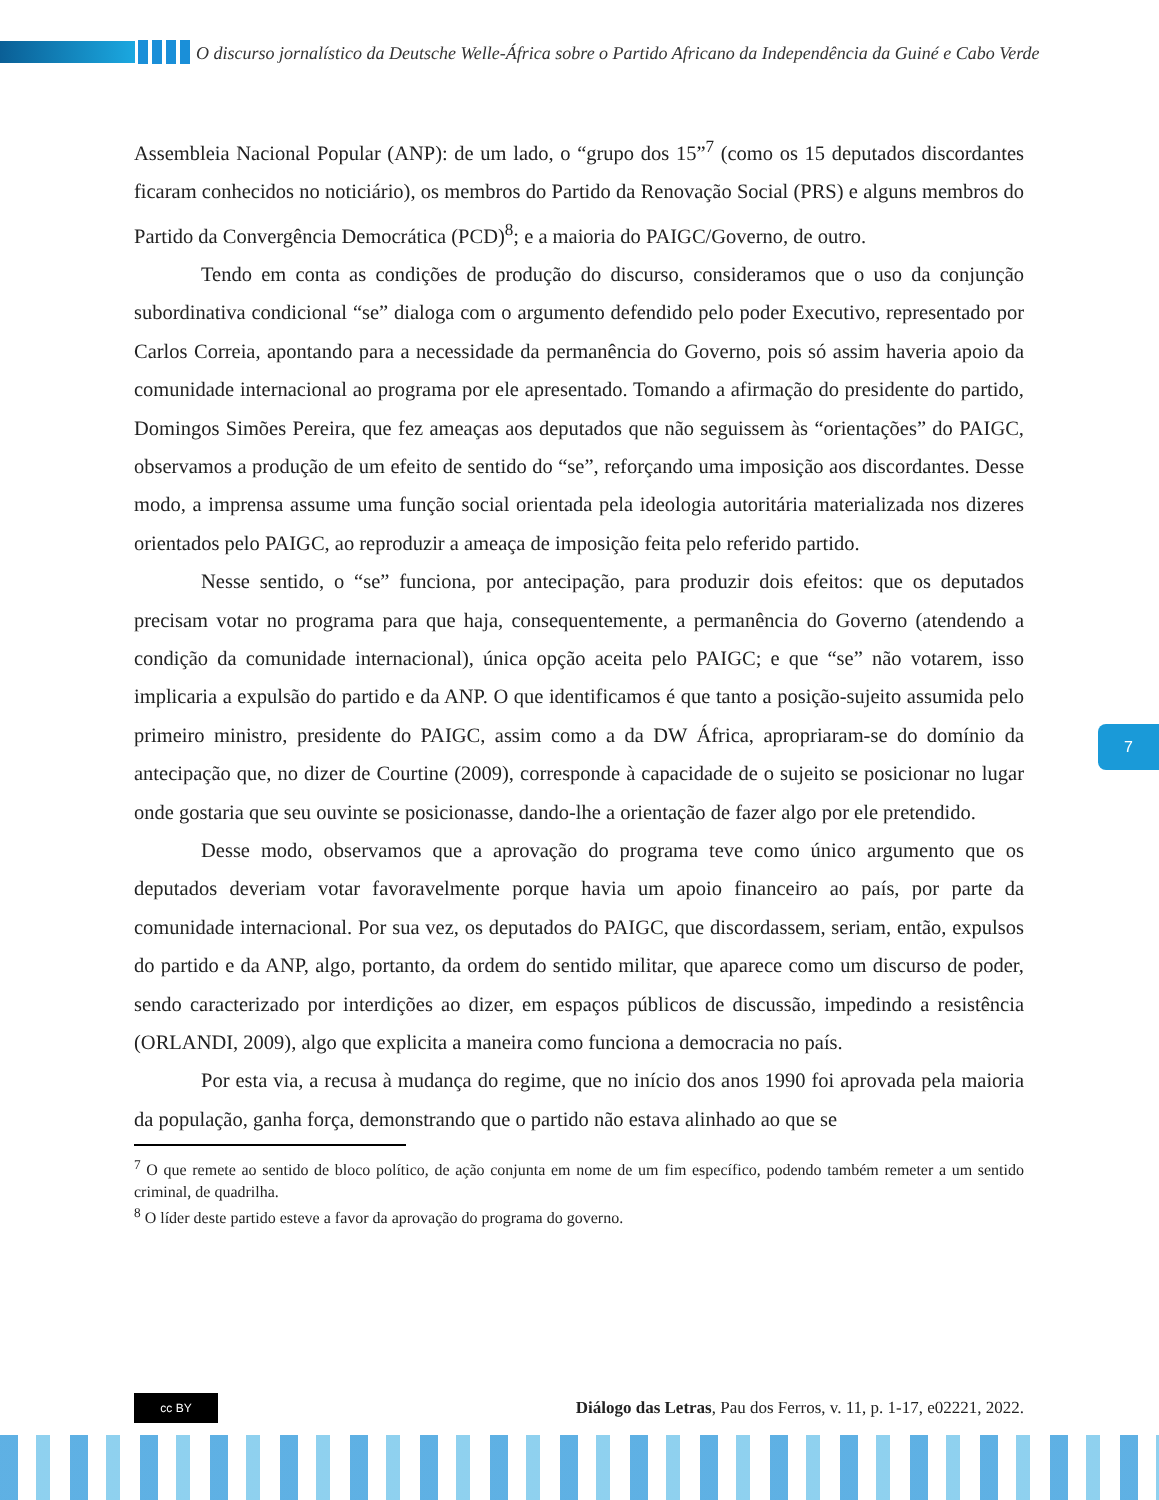O discurso jornalístico da Deutsche Welle-África sobre o Partido Africano da Independência da Guiné e Cabo Verde
Assembleia Nacional Popular (ANP): de um lado, o “grupo dos 15”<sup>7</sup> (como os 15 deputados discordantes ficaram conhecidos no noticiário), os membros do Partido da Renovação Social (PRS) e alguns membros do Partido da Convergência Democrática (PCD)<sup>8</sup>; e a maioria do PAIGC/Governo, de outro.
Tendo em conta as condições de produção do discurso, consideramos que o uso da conjunção subordinativa condicional “se” dialoga com o argumento defendido pelo poder Executivo, representado por Carlos Correia, apontando para a necessidade da permanência do Governo, pois só assim haveria apoio da comunidade internacional ao programa por ele apresentado. Tomando a afirmação do presidente do partido, Domingos Simões Pereira, que fez ameaças aos deputados que não seguissem às “orientações” do PAIGC, observamos a produção de um efeito de sentido do “se”, reforçando uma imposição aos discordantes. Desse modo, a imprensa assume uma função social orientada pela ideologia autoritária materializada nos dizeres orientados pelo PAIGC, ao reproduzir a ameaça de imposição feita pelo referido partido.
Nesse sentido, o “se” funciona, por antecipação, para produzir dois efeitos: que os deputados precisam votar no programa para que haja, consequentemente, a permanência do Governo (atendendo a condição da comunidade internacional), única opção aceita pelo PAIGC; e que “se” não votarem, isso implicaria a expulsão do partido e da ANP. O que identificamos é que tanto a posição-sujeito assumida pelo primeiro ministro, presidente do PAIGC, assim como a da DW África, apropriaram-se do domínio da antecipação que, no dizer de Courtine (2009), corresponde à capacidade de o sujeito se posicionar no lugar onde gostaria que seu ouvinte se posicionasse, dando-lhe a orientação de fazer algo por ele pretendido.
Desse modo, observamos que a aprovação do programa teve como único argumento que os deputados deveriam votar favoravelmente porque havia um apoio financeiro ao país, por parte da comunidade internacional. Por sua vez, os deputados do PAIGC, que discordassem, seriam, então, expulsos do partido e da ANP, algo, portanto, da ordem do sentido militar, que aparece como um discurso de poder, sendo caracterizado por interdições ao dizer, em espaços públicos de discussão, impedindo a resistência (ORLANDI, 2009), algo que explicita a maneira como funciona a democracia no país.
Por esta via, a recusa à mudança do regime, que no início dos anos 1990 foi aprovada pela maioria da população, ganha força, demonstrando que o partido não estava alinhado ao que se
<sup>7</sup> O que remete ao sentido de bloco político, de ação conjunta em nome de um fim específico, podendo também remeter a um sentido criminal, de quadrilha.
<sup>8</sup> O líder deste partido esteve a favor da aprovação do programa do governo.
7
cc BY
Diálogo das Letras, Pau dos Ferros, v. 11, p. 1-17, e02221, 2022.